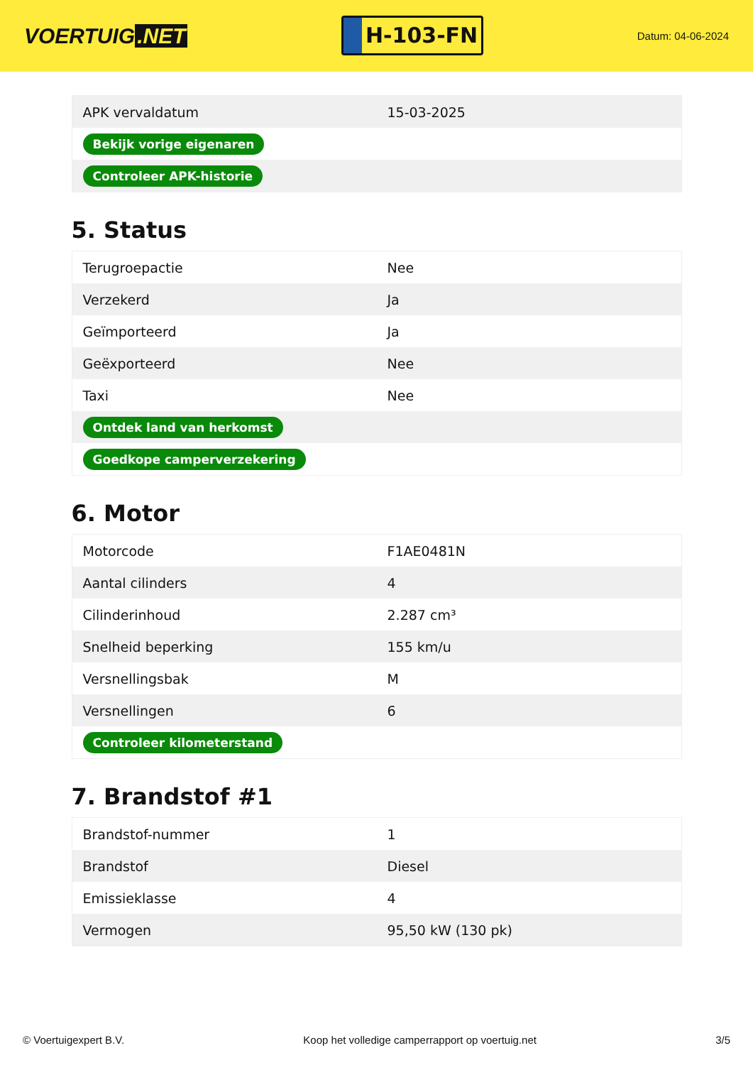VOERTUIG.NET
H-103-FN
Datum: 04-06-2024
| APK vervaldatum | 15-03-2025 |
| Bekijk vorige eigenaren | |
| Controleer APK-historie | |
5. Status
| Terugroepactie | Nee |
| Verzekerd | Ja |
| Geïmporteerd | Ja |
| Geëxporteerd | Nee |
| Taxi | Nee |
| Ontdek land van herkomst | |
| Goedkope camperverzekering | |
6. Motor
| Motorcode | F1AE0481N |
| Aantal cilinders | 4 |
| Cilinderinhoud | 2.287 cm³ |
| Snelheid beperking | 155 km/u |
| Versnellingsbak | M |
| Versnellingen | 6 |
| Controleer kilometerstand | |
7. Brandstof #1
| Brandstof-nummer | 1 |
| Brandstof | Diesel |
| Emissieklasse | 4 |
| Vermogen | 95,50 kW (130 pk) |
© Voertuigexpert B.V. Koop het volledige camperrapport op voertuig.net 3/5